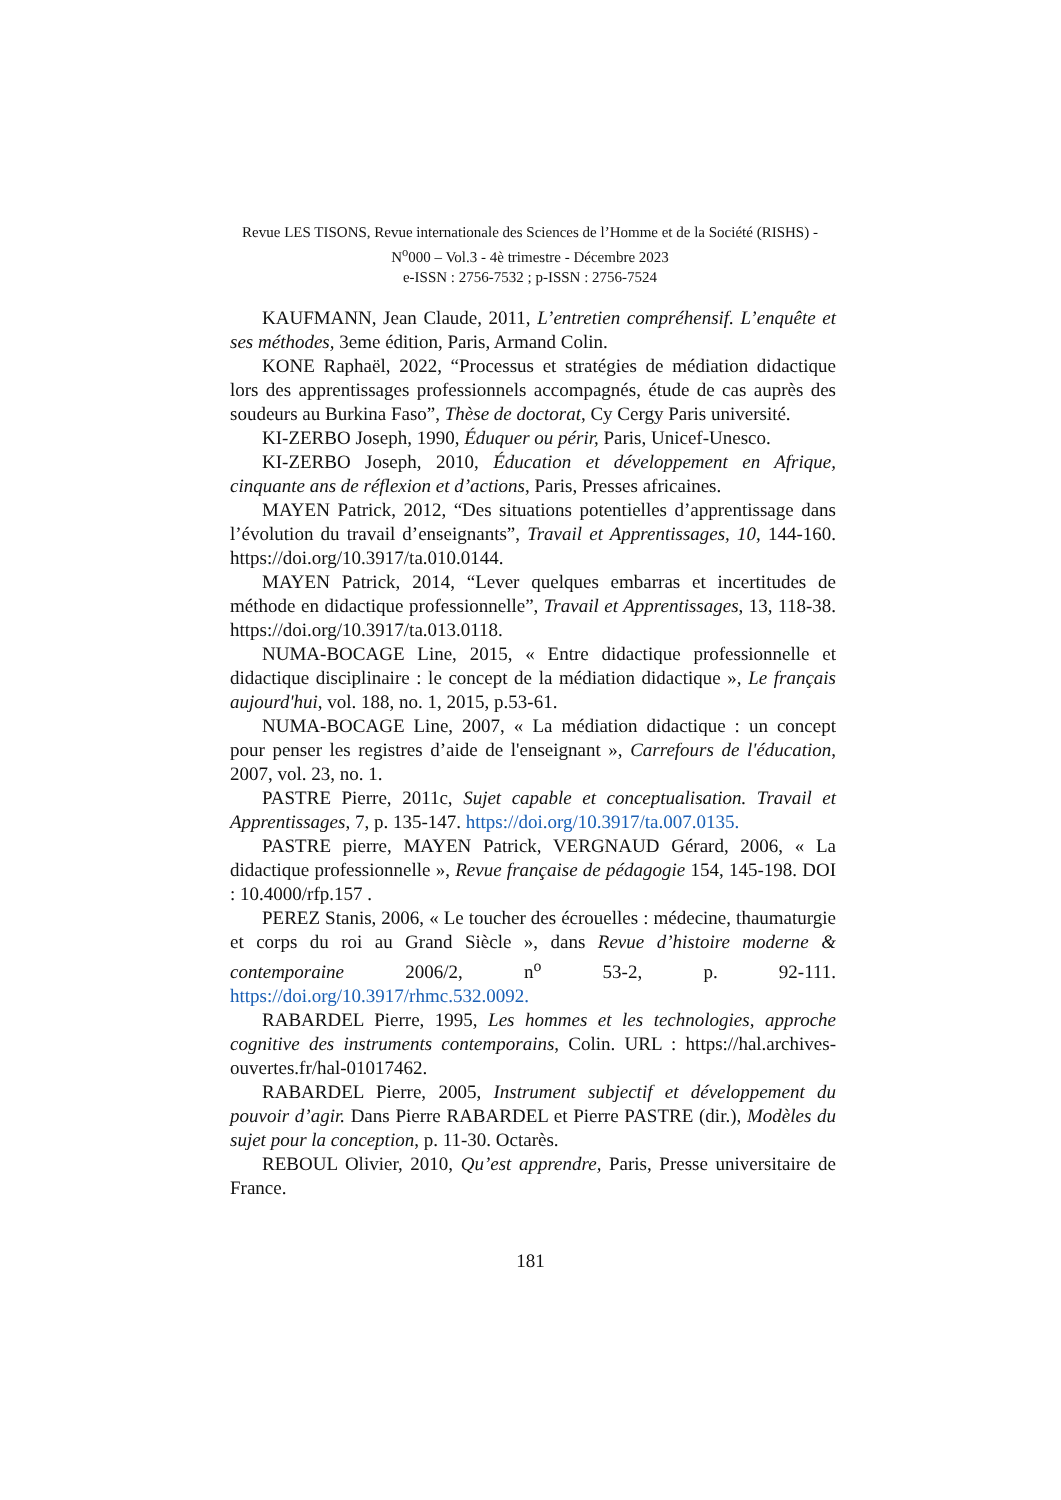Revue LES TISONS, Revue internationale des Sciences de l’Homme et de la Société (RISHS) - N<sup>o</sup>000 – Vol.3 - 4è trimestre - Décembre 2023
e-ISSN : 2756-7532 ; p-ISSN : 2756-7524
KAUFMANN, Jean Claude, 2011, L’entretien compréhensif. L’enquête et ses méthodes, 3eme édition, Paris, Armand Colin.
KONE Raphaël, 2022, “Processus et stratégies de médiation didactique lors des apprentissages professionnels accompagnés, étude de cas auprès des soudeurs au Burkina Faso”, Thèse de doctorat, Cy Cergy Paris université.
KI-ZERBO Joseph, 1990, Éduquer ou périr, Paris, Unicef-Unesco.
KI-ZERBO Joseph, 2010, Éducation et développement en Afrique, cinquante ans de réflexion et d’actions, Paris, Presses africaines.
MAYEN Patrick, 2012, “Des situations potentielles d’apprentissage dans l’évolution du travail d’enseignants”, Travail et Apprentissages, 10, 144-160. https://doi.org/10.3917/ta.010.0144.
MAYEN Patrick, 2014, “Lever quelques embarras et incertitudes de méthode en didactique professionnelle”, Travail et Apprentissages, 13, 118-38. https://doi.org/10.3917/ta.013.0118.
NUMA-BOCAGE Line, 2015, « Entre didactique professionnelle et didactique disciplinaire : le concept de la médiation didactique », Le français aujourd'hui, vol. 188, no. 1, 2015, p.53-61.
NUMA-BOCAGE Line, 2007, « La médiation didactique : un concept pour penser les registres d’aide de l'enseignant », Carrefours de l'éducation, 2007, vol. 23, no. 1.
PASTRE Pierre, 2011c, Sujet capable et conceptualisation. Travail et Apprentissages, 7, p. 135-147. https://doi.org/10.3917/ta.007.0135.
PASTRE pierre, MAYEN Patrick, VERGNAUD Gérard, 2006, « La didactique professionnelle », Revue française de pédagogie 154, 145-198. DOI : 10.4000/rfp.157 .
PEREZ Stanis, 2006, « Le toucher des écrouelles : médecine, thaumaturgie et corps du roi au Grand Siècle », dans Revue d’histoire moderne & contemporaine 2006/2, n<sup>o</sup> 53-2, p. 92-111. https://doi.org/10.3917/rhmc.532.0092.
RABARDEL Pierre, 1995, Les hommes et les technologies, approche cognitive des instruments contemporains, Colin. URL : https://hal.archives-ouvertes.fr/hal-01017462.
RABARDEL Pierre, 2005, Instrument subjectif et développement du pouvoir d’agir. Dans Pierre RABARDEL et Pierre PASTRE (dir.), Modèles du sujet pour la conception, p. 11-30. Octarès.
REBOUL Olivier, 2010, Qu’est apprendre, Paris, Presse universitaire de France.
181